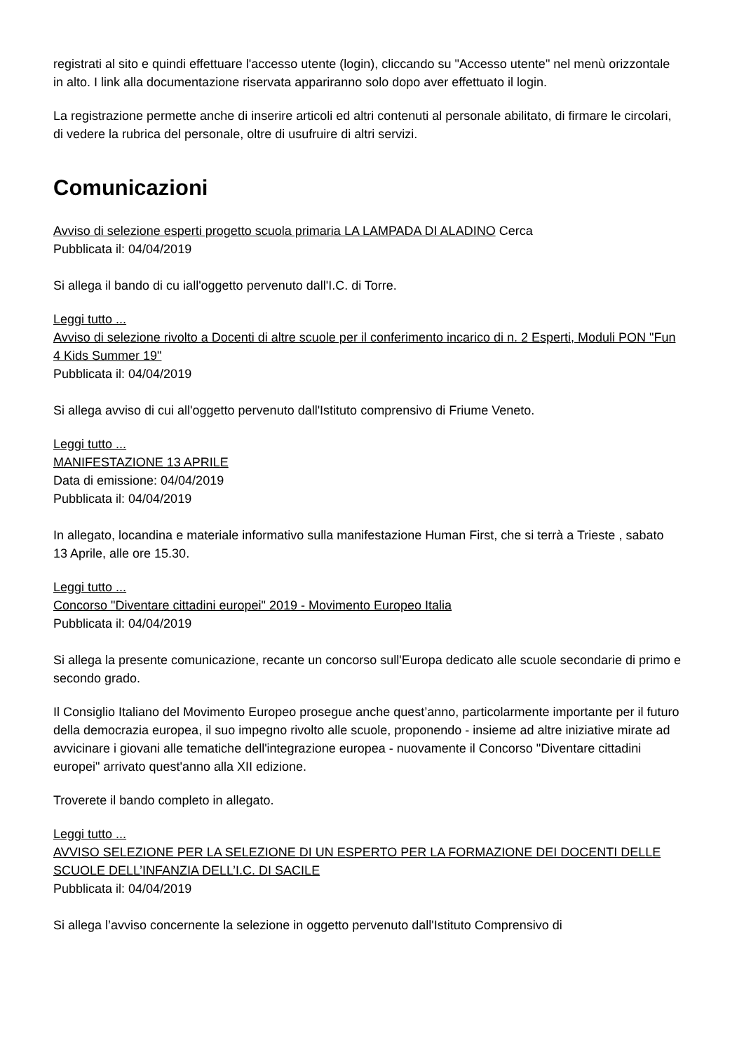registrati al sito e quindi effettuare l'accesso utente (login), cliccando su "Accesso utente" nel menù orizzontale in alto. I link alla documentazione riservata appariranno solo dopo aver effettuato il login.
La registrazione permette anche di inserire articoli ed altri contenuti al personale abilitato, di firmare le circolari, di vedere la rubrica del personale, oltre di usufruire di altri servizi.
Comunicazioni
Avviso di selezione esperti progetto scuola primaria LA LAMPADA DI ALADINO Cerca
Pubblicata il: 04/04/2019
Si allega il bando di cu iall'oggetto pervenuto dall'I.C. di Torre.
Leggi tutto ...
Avviso di selezione rivolto a Docenti di altre scuole per il conferimento incarico di n. 2 Esperti, Moduli PON "Fun 4 Kids Summer 19"
Pubblicata il: 04/04/2019
Si allega avviso di cui all'oggetto pervenuto dall'Istituto comprensivo di Friume Veneto.
Leggi tutto ...
MANIFESTAZIONE 13 APRILE
Data di emissione: 04/04/2019
Pubblicata il: 04/04/2019
In allegato, locandina e materiale informativo sulla manifestazione Human First, che si terrà a Trieste , sabato 13 Aprile, alle ore 15.30.
Leggi tutto ...
Concorso "Diventare cittadini europei" 2019 - Movimento Europeo Italia
Pubblicata il: 04/04/2019
Si allega la presente comunicazione, recante un concorso sull'Europa dedicato alle scuole secondarie di primo e secondo grado.
Il Consiglio Italiano del Movimento Europeo prosegue anche quest’anno, particolarmente importante per il futuro della democrazia europea, il suo impegno rivolto alle scuole, proponendo - insieme ad altre iniziative mirate ad avvicinare i giovani alle tematiche dell'integrazione europea - nuovamente il Concorso "Diventare cittadini europei" arrivato quest'anno alla XII edizione.
Troverete il bando completo in allegato.
Leggi tutto ...
AVVISO SELEZIONE PER LA SELEZIONE DI UN ESPERTO PER LA FORMAZIONE DEI DOCENTI DELLE SCUOLE DELL’INFANZIA DELL’I.C. DI SACILE
Pubblicata il: 04/04/2019
Si allega l’avviso concernente la selezione in oggetto pervenuto dall'Istituto Comprensivo di